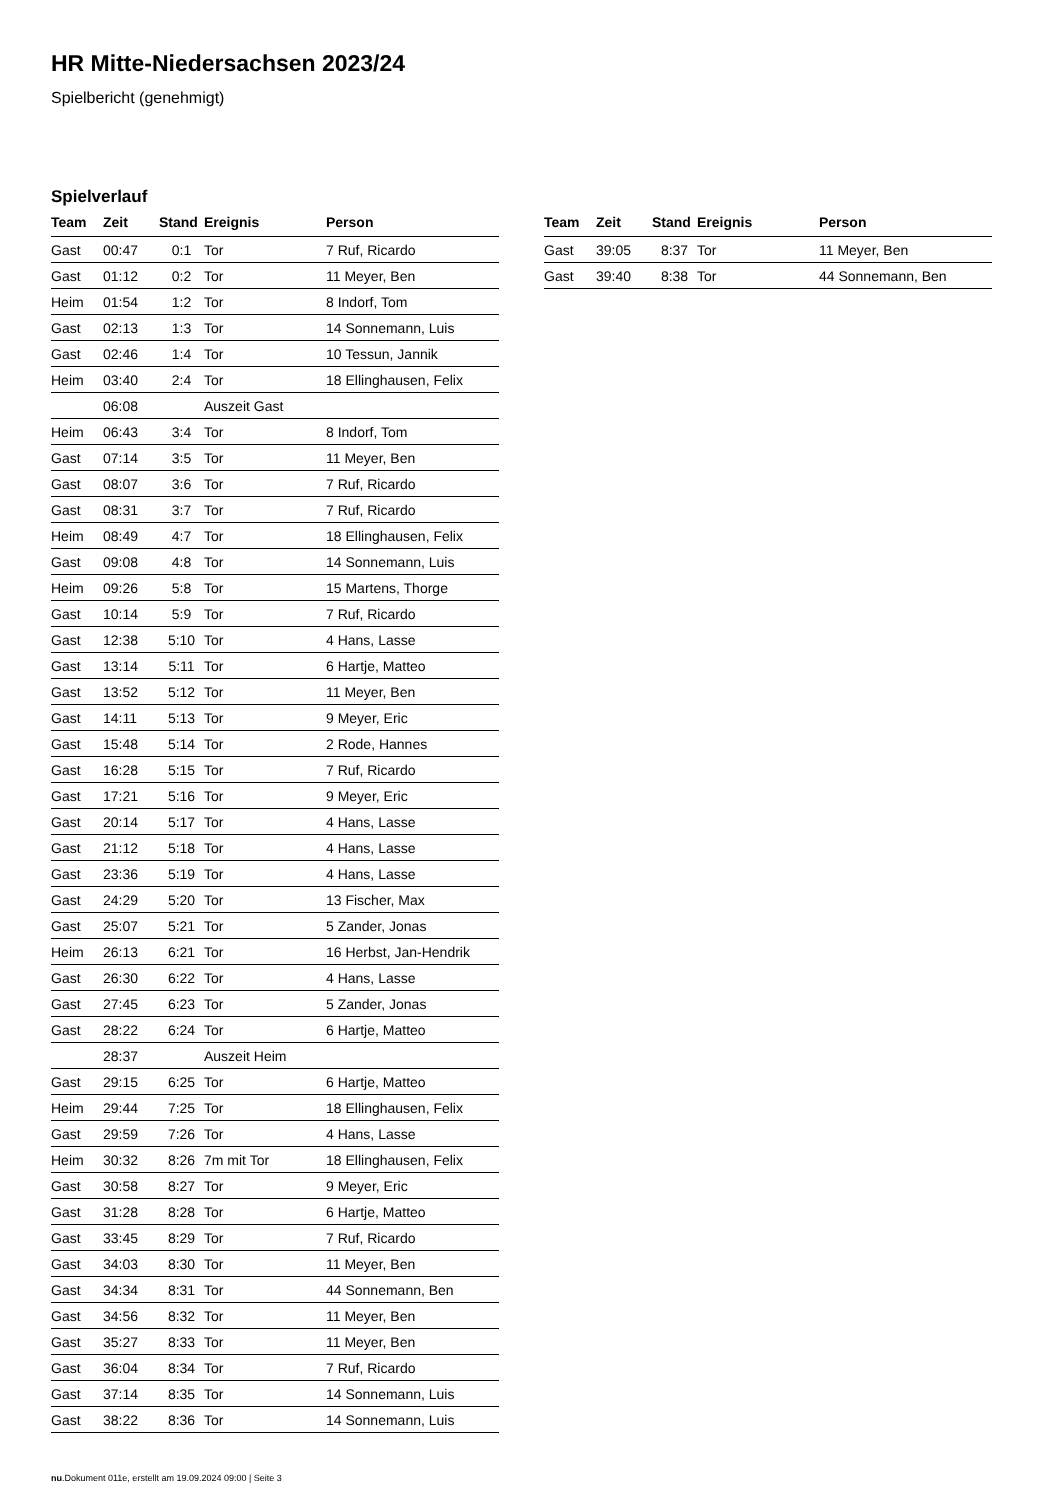HR Mitte-Niedersachsen 2023/24
Spielbericht (genehmigt)
Spielverlauf
| Team | Zeit | Stand | Ereignis | Person |
| --- | --- | --- | --- | --- |
| Gast | 00:47 | 0:1 | Tor | 7 Ruf, Ricardo |
| Gast | 01:12 | 0:2 | Tor | 11 Meyer, Ben |
| Heim | 01:54 | 1:2 | Tor | 8 Indorf, Tom |
| Gast | 02:13 | 1:3 | Tor | 14 Sonnemann, Luis |
| Gast | 02:46 | 1:4 | Tor | 10 Tessun, Jannik |
| Heim | 03:40 | 2:4 | Tor | 18 Ellinghausen, Felix |
| | 06:08 | | Auszeit Gast | |
| Heim | 06:43 | 3:4 | Tor | 8 Indorf, Tom |
| Gast | 07:14 | 3:5 | Tor | 11 Meyer, Ben |
| Gast | 08:07 | 3:6 | Tor | 7 Ruf, Ricardo |
| Gast | 08:31 | 3:7 | Tor | 7 Ruf, Ricardo |
| Heim | 08:49 | 4:7 | Tor | 18 Ellinghausen, Felix |
| Gast | 09:08 | 4:8 | Tor | 14 Sonnemann, Luis |
| Heim | 09:26 | 5:8 | Tor | 15 Martens, Thorge |
| Gast | 10:14 | 5:9 | Tor | 7 Ruf, Ricardo |
| Gast | 12:38 | 5:10 | Tor | 4 Hans, Lasse |
| Gast | 13:14 | 5:11 | Tor | 6 Hartje, Matteo |
| Gast | 13:52 | 5:12 | Tor | 11 Meyer, Ben |
| Gast | 14:11 | 5:13 | Tor | 9 Meyer, Eric |
| Gast | 15:48 | 5:14 | Tor | 2 Rode, Hannes |
| Gast | 16:28 | 5:15 | Tor | 7 Ruf, Ricardo |
| Gast | 17:21 | 5:16 | Tor | 9 Meyer, Eric |
| Gast | 20:14 | 5:17 | Tor | 4 Hans, Lasse |
| Gast | 21:12 | 5:18 | Tor | 4 Hans, Lasse |
| Gast | 23:36 | 5:19 | Tor | 4 Hans, Lasse |
| Gast | 24:29 | 5:20 | Tor | 13 Fischer, Max |
| Gast | 25:07 | 5:21 | Tor | 5 Zander, Jonas |
| Heim | 26:13 | 6:21 | Tor | 16 Herbst, Jan-Hendrik |
| Gast | 26:30 | 6:22 | Tor | 4 Hans, Lasse |
| Gast | 27:45 | 6:23 | Tor | 5 Zander, Jonas |
| Gast | 28:22 | 6:24 | Tor | 6 Hartje, Matteo |
| | 28:37 | | Auszeit Heim | |
| Gast | 29:15 | 6:25 | Tor | 6 Hartje, Matteo |
| Heim | 29:44 | 7:25 | Tor | 18 Ellinghausen, Felix |
| Gast | 29:59 | 7:26 | Tor | 4 Hans, Lasse |
| Heim | 30:32 | 8:26 | 7m mit Tor | 18 Ellinghausen, Felix |
| Gast | 30:58 | 8:27 | Tor | 9 Meyer, Eric |
| Gast | 31:28 | 8:28 | Tor | 6 Hartje, Matteo |
| Gast | 33:45 | 8:29 | Tor | 7 Ruf, Ricardo |
| Gast | 34:03 | 8:30 | Tor | 11 Meyer, Ben |
| Gast | 34:34 | 8:31 | Tor | 44 Sonnemann, Ben |
| Gast | 34:56 | 8:32 | Tor | 11 Meyer, Ben |
| Gast | 35:27 | 8:33 | Tor | 11 Meyer, Ben |
| Gast | 36:04 | 8:34 | Tor | 7 Ruf, Ricardo |
| Gast | 37:14 | 8:35 | Tor | 14 Sonnemann, Luis |
| Gast | 38:22 | 8:36 | Tor | 14 Sonnemann, Luis |
| Team | Zeit | Stand | Ereignis | Person |
| --- | --- | --- | --- | --- |
| Gast | 39:05 | 8:37 | Tor | 11 Meyer, Ben |
| Gast | 39:40 | 8:38 | Tor | 44 Sonnemann, Ben |
nu.Dokument 011e, erstellt am 19.09.2024 09:00 | Seite 3